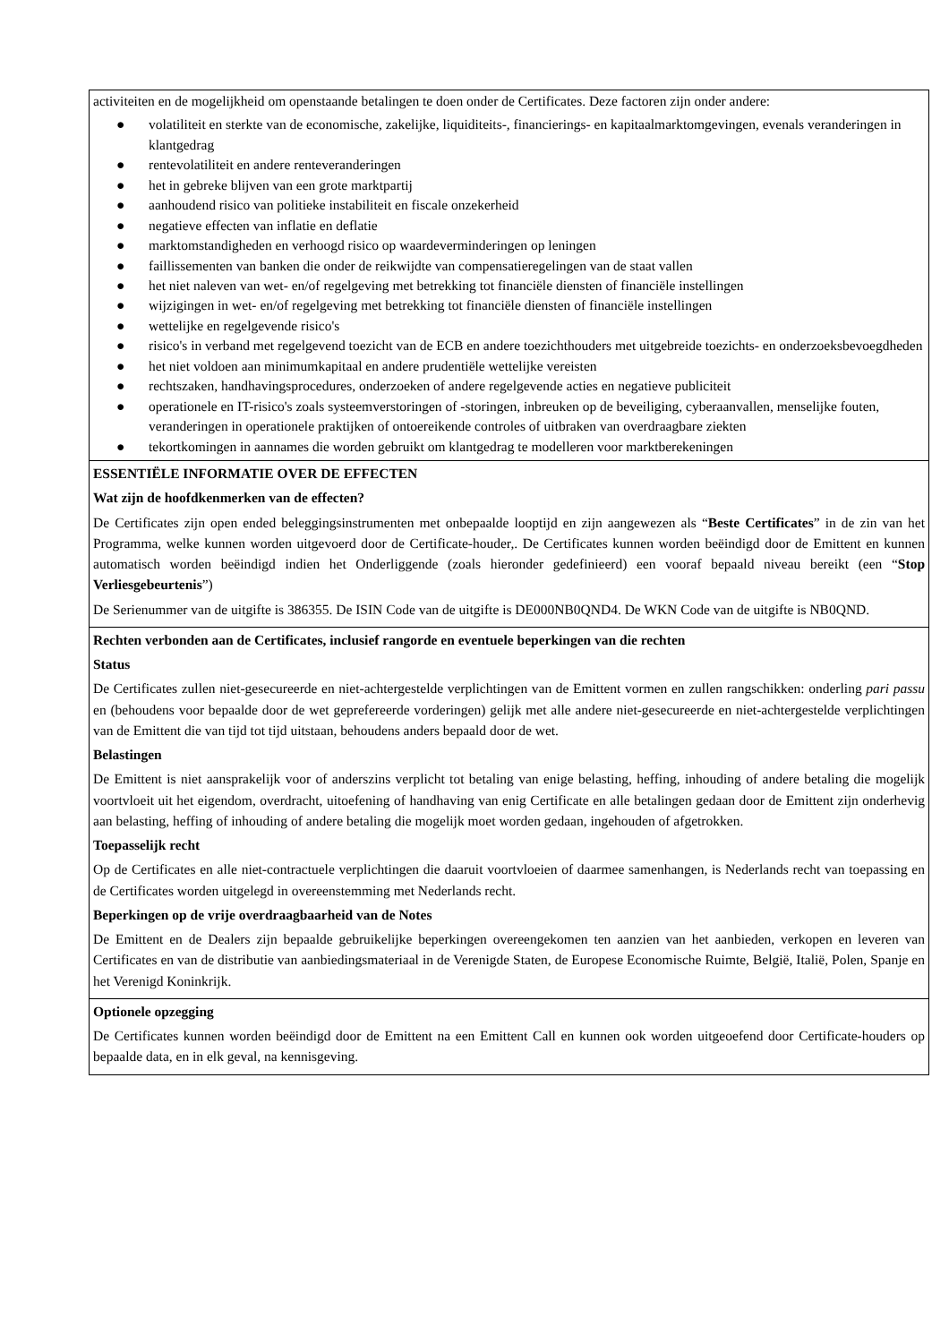| activiteiten en de mogelijkheid om openstaande betalingen te doen onder de Certificates. Deze factoren zijn onder andere: ● volatiliteit en sterkte van de economische, zakelijke, liquiditeits-, financierings- en kapitaalmarktomgevingen, evenals veranderingen in klantgedrag ● rentevolatiliteit en andere renteveranderingen ● het in gebreke blijven van een grote marktpartij ● aanhoudend risico van politieke instabiliteit en fiscale onzekerheid ● negatieve effecten van inflatie en deflatie ● marktomstandigheden en verhoogd risico op waardeverminderingen op leningen ● faillissementen van banken die onder de reikwijdte van compensatieregelingen van de staat vallen ● het niet naleven van wet- en/of regelgeving met betrekking tot financiële diensten of financiële instellingen ● wijzigingen in wet- en/of regelgeving met betrekking tot financiële diensten of financiële instellingen ● wettelijke en regelgevende risico's ● risico's in verband met regelgevend toezicht van de ECB en andere toezichthouders met uitgebreide toezichts- en onderzoeksbevoegdheden ● het niet voldoen aan minimumkapitaal en andere prudentiële wettelijke vereisten ● rechtszaken, handhavingsprocedures, onderzoeken of andere regelgevende acties en negatieve publiciteit ● operationele en IT-risico's zoals systeemverstoringen of -storingen, inbreuken op de beveiliging, cyberaanvallen, menselijke fouten, veranderingen in operationele praktijken of ontoereikende controles of uitbraken van overdraagbare ziekten ● tekortkomingen in aannames die worden gebruikt om klantgedrag te modelleren voor marktberekeningen |
| ESSENTIËLE INFORMATIE OVER DE EFFECTEN Wat zijn de hoofdkenmerken van de effecten? De Certificates zijn open ended beleggingsinstrumenten met onbepaalde looptijd en zijn aangewezen als “ Beste Certificates ” in de zin van het Programma, welke kunnen worden uitgevoerd door de Certificate-houder,. De Certificates kunnen worden beëindigd door de Emittent en kunnen automatisch worden beëindigd indien het Onderliggende (zoals hieronder gedefinieerd) een vooraf bepaald niveau bereikt (een “ Stop Verliesgebeurtenis ”) De Serienummer van de uitgifte is 386355. De ISIN Code van de uitgifte is DE000NB0QND4. De WKN Code van de uitgifte is NB0QND. |
| Rechten verbonden aan de Certificates, inclusief rangorde en eventuele beperkingen van die rechten Status De Certificates zullen niet-gesecureerde en niet-achtergestelde verplichtingen van de Emittent vormen en zullen rangschikken: onderling pari passu en (behoudens voor bepaalde door de wet geprefereerde vorderingen) gelijk met alle andere niet-gesecureerde en niet-achtergestelde verplichtingen van de Emittent die van tijd tot tijd uitstaan, behoudens anders bepaald door de wet. Belastingen De Emittent is niet aansprakelijk voor of anderszins verplicht tot betaling van enige belasting, heffing, inhouding of andere betaling die mogelijk voortvloeit uit het eigendom, overdracht, uitoefening of handhaving van enig Certificate en alle betalingen gedaan door de Emittent zijn onderhevig aan belasting, heffing of inhouding of andere betaling die mogelijk moet worden gedaan, ingehouden of afgetrokken. Toepasselijk recht Op de Certificates en alle niet-contractuele verplichtingen die daaruit voortvloeien of daarmee samenhangen, is Nederlands recht van toepassing en de Certificates worden uitgelegd in overeenstemming met Nederlands recht. Beperkingen op de vrije overdraagbaarheid van de Notes De Emittent en de Dealers zijn bepaalde gebruikelijke beperkingen overeengekomen ten aanzien van het aanbieden, verkopen en leveren van Certificates en van de distributie van aanbiedingsmateriaal in de Verenigde Staten, de Europese Economische Ruimte, België, Italië, Polen, Spanje en het Verenigd Koninkrijk. |
| Optionele opzegging De Certificates kunnen worden beëindigd door de Emittent na een Emittent Call en kunnen ook worden uitgeoefend door Certificate-houders op bepaalde data, en in elk geval, na kennisgeving. |